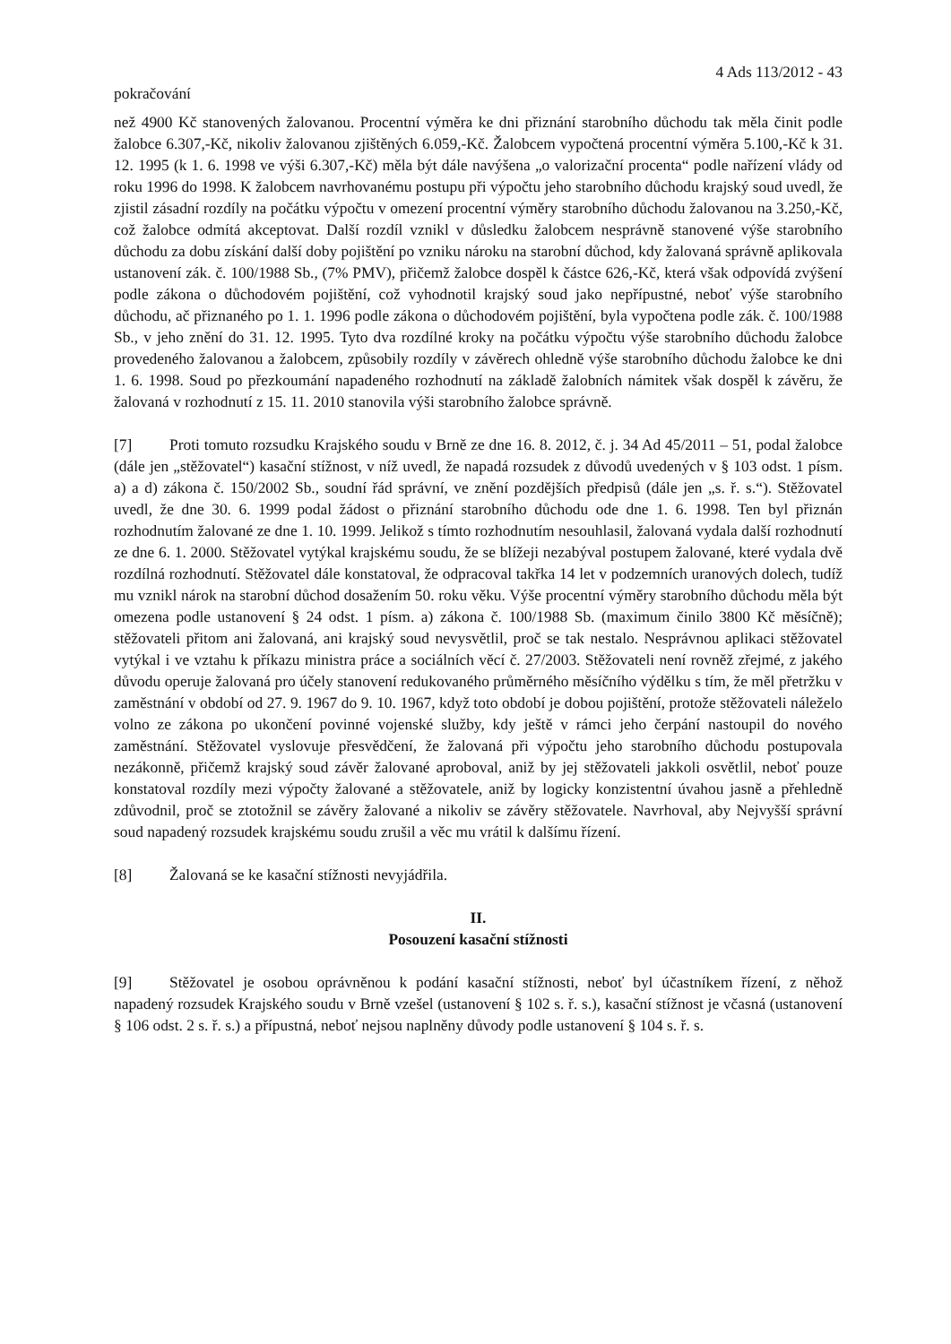4 Ads 113/2012 - 43
pokračování
než 4900 Kč stanovených žalovanou. Procentní výměra ke dni přiznání starobního důchodu tak měla činit podle žalobce 6.307,-Kč, nikoliv žalovanou zjištěných 6.059,-Kč. Žalobcem vypočtená procentní výměra 5.100,-Kč k 31. 12. 1995 (k 1. 6. 1998 ve výši 6.307,-Kč) měla být dále navýšena „o valorizační procenta“ podle nařízení vlády od roku 1996 do 1998. K žalobcem navrhovanému postupu při výpočtu jeho starobního důchodu krajský soud uvedl, že zjistil zásadní rozdíly na počátku výpočtu v omezení procentní výměry starobního důchodu žalovanou na 3.250,-Kč, což žalobce odmítá akceptovat. Další rozdíl vznikl v důsledku žalobcem nesprávně stanovené výše starobního důchodu za dobu získání další doby pojištění po vzniku nároku na starobní důchod, kdy žalovaná správně aplikovala ustanovení zák. č. 100/1988 Sb., (7% PMV), přičemž žalobce dospěl k částce 626,-Kč, která však odpovídá zvýšení podle zákona o důchodovém pojištění, což vyhodnotil krajský soud jako nepřípustné, neboť výše starobního důchodu, ač přiznaného po 1. 1. 1996 podle zákona o důchodovém pojištění, byla vypočtena podle zák. č. 100/1988 Sb., v jeho znění do 31. 12. 1995. Tyto dva rozdílné kroky na počátku výpočtu výše starobního důchodu žalobce provedeného žalovanou a žalobcem, způsobily rozdíly v závěrech ohledně výše starobního důchodu žalobce ke dni 1. 6. 1998. Soud po přezkoumání napadeného rozhodnutí na základě žalobních námitek však dospěl k závěru, že žalovaná v rozhodnutí z 15. 11. 2010 stanovila výši starobního žalobce správně.
[7] Proti tomuto rozsudku Krajského soudu v Brně ze dne 16. 8. 2012, č. j. 34 Ad 45/2011 – 51, podal žalobce (dále jen „stěžovatel“) kasační stížnost, v níž uvedl, že napadá rozsudek z důvodů uvedených v § 103 odst. 1 písm. a) a d) zákona č. 150/2002 Sb., soudní řád správní, ve znění pozdějších předpisů (dále jen „s. ř. s.“). Stěžovatel uvedl, že dne 30. 6. 1999 podal žádost o přiznání starobního důchodu ode dne 1. 6. 1998. Ten byl přiznán rozhodnutím žalované ze dne 1. 10. 1999. Jelikož s tímto rozhodnutím nesouhlasil, žalovaná vydala další rozhodnutí ze dne 6. 1. 2000. Stěžovatel vytýkal krajskému soudu, že se blížeji nezabýval postupem žalované, které vydala dvě rozdílná rozhodnutí. Stěžovatel dále konstatoval, že odpracoval takřka 14 let v podzemních uranových dolech, tudíž mu vznikl nárok na starobní důchod dosažením 50. roku věku. Výše procentní výměry starobního důchodu měla být omezena podle ustanovení § 24 odst. 1 písm. a) zákona č. 100/1988 Sb. (maximum činilo 3800 Kč měsíčně); stěžovateli přitom ani žalovaná, ani krajský soud nevysvětlil, proč se tak nestalo. Nesprávnou aplikaci stěžovatel vytýkal i ve vztahu k příkazu ministra práce a sociálních věcí č. 27/2003. Stěžovateli není rovněž zřejmé, z jakého důvodu operuje žalovaná pro účely stanovení redukovaného průměrného měsíčního výdělku s tím, že měl přetržku v zaměstnání v období od 27. 9. 1967 do 9. 10. 1967, když toto období je dobou pojištění, protože stěžovateli náleželo volno ze zákona po ukončení povinné vojenské služby, kdy ještě v rámci jeho čerpání nastoupil do nového zaměstnání. Stěžovatel vyslovuje přesvědčení, že žalovaná při výpočtu jeho starobního důchodu postupovala nezákonně, přičemž krajský soud závěr žalované aproboval, aniž by jej stěžovateli jakkoli osvětlil, neboť pouze konstatoval rozdíly mezi výpočty žalované a stěžovatele, aniž by logicky konzistentní úvahou jasně a přehledně zdůvodnil, proč se ztotožnil se závěry žalované a nikoliv se závěry stěžovatele. Navrhoval, aby Nejvyšší správní soud napadený rozsudek krajskému soudu zrušil a věc mu vrátil k dalšímu řízení.
[8] Žalovaná se ke kasační stížnosti nevyjádřila.
II.
Posouzení kasační stížnosti
[9] Stěžovatel je osobou oprávněnou k podání kasační stížnosti, neboť byl účastníkem řízení, z něhož napadený rozsudek Krajského soudu v Brně vzešel (ustanovení § 102 s. ř. s.), kasační stížnost je včasná (ustanovení § 106 odst. 2 s. ř. s.) a přípustná, neboť nejsou naplněny důvody podle ustanovení § 104 s. ř. s.